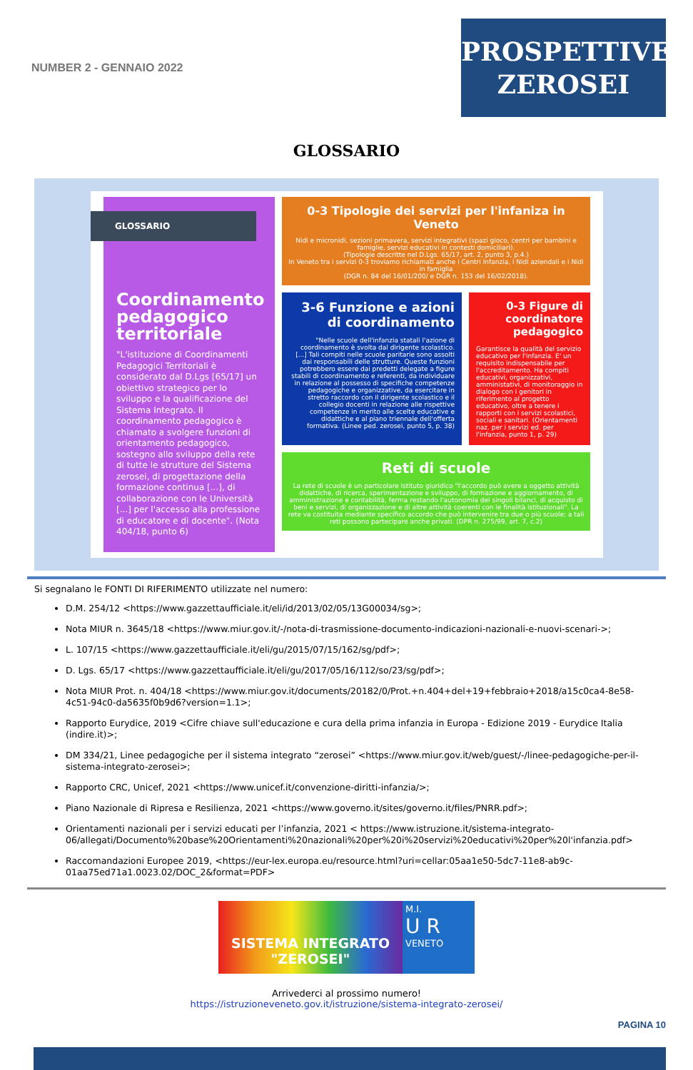NUMBER 2 - GENNAIO 2022
PROSPETTIVE
ZEROSEI
GLOSSARIO
GLOSSARIO
Coordinamento pedagogico territoriale
"L'istituzione di Coordinamenti Pedagogici Territoriali è considerato dal D.Lgs [65/17] un obiettivo strategico per lo sviluppo e la qualificazione del Sistema Integrato. Il coordinamento pedagogico è chiamato a svolgere funzioni di orientamento pedagogico, sostegno allo sviluppo della rete di tutte le strutture del Sistema zerosei, di progettazione della formazione continua [...], di collaborazione con le Università [...] per l'accesso alla professione di educatore e di docente". (Nota 404/18, punto 6)
0-3 Tipologie dei servizi per l'infaniza in Veneto
Nidi e micronidi, sezioni primavera, servizi integrativi (spazi gioco, centri per bambini e famiglie, servizi educativi in contesti domiciliari).
(Tipologie descritte nel D.Lgs. 65/17, art. 2, punto 3, p.4.)
In Veneto tra i servizi 0-3 troviamo richiamati anche i Centri Infanzia, i Nidi aziendali e i Nidi in famiglia
(DGR n. 84 del 16/01/200/ e DGR n. 153 del 16/02/2018).
3-6 Funzione e azioni di coordinamento
"Nelle scuole dell'infanzia statali l'azione di coordinamento è svolta dal dirigente scolastico. [...] Tali compiti nelle scuole paritarie sono assolti dai responsabili delle strutture. Queste funzioni potrebbero essere dai predetti delegate a figure stabili di coordinamento e referenti, da individuare in relazione al possesso di specifiche competenze pedagogiche e organizzative, da esercitare in stretto raccordo con il dirigente scolastico e il collegio docenti in relazione alle rispettive competenze in merito alle scelte educative e didattiche e al piano triennale dell'offerta formativa. (Linee ped. zerosei, punto 5, p. 38)
0-3 Figure di coordinatore pedagogico
Garantisce la qualità del servizio educativo per l'infanzia. E' un requisito indispensabile per l'accreditamento. Ha compiti educativi, organizzativi, amministativi, di monitoraggio in dialogo con i genitori in riferimento al progetto educativo, oltre a tenere i rapporti con i servizi scolastici, sociali e sanitari. (Orientamenti naz. per i servizi ed. per l'infanzia, punto 1, p. 29)
Reti di scuole
La rete di scuole è un particolare istituto giuridico "l'accordo può avere a oggetto attività didattiche, di ricerca, sperimentazione e sviluppo, di formazione e aggiornamento, di amministrazione e contabilità, ferma restando l'autonomia dei singoli bilanci, di acquisto di beni e servizi, di organizzazione e di altre attività coerenti con le finalità istituzionali". La rete va costituita mediante specifico accordo che può intervenire tra due o più scuole; a tali reti possono partecipare anche privati. (DPR n. 275/99, art. 7, c.2)
Si segnalano le FONTI DI RIFERIMENTO utilizzate nel numero:
D.M. 254/12 <https://www.gazzettaufficiale.it/eli/id/2013/02/05/13G00034/sg>;
Nota MIUR n. 3645/18 <https://www.miur.gov.it/-/nota-di-trasmissione-documento-indicazioni-nazionali-e-nuovi-scenari->;
L. 107/15 <https://www.gazzettaufficiale.it/eli/gu/2015/07/15/162/sg/pdf>;
D. Lgs. 65/17 <https://www.gazzettaufficiale.it/eli/gu/2017/05/16/112/so/23/sg/pdf>;
Nota MIUR Prot. n. 404/18 <https://www.miur.gov.it/documents/20182/0/Prot.+n.404+del+19+febbraio+2018/a15c0ca4-8e58-4c51-94c0-da5635f0b9d6?version=1.1>;
Rapporto Eurydice, 2019 <Cifre chiave sull'educazione e cura della prima infanzia in Europa - Edizione 2019 - Eurydice Italia (indire.it)>;
DM 334/21, Linee pedagogiche per il sistema integrato “zerosei” <https://www.miur.gov.it/web/guest/-/linee-pedagogiche-per-il-sistema-integrato-zerosei>;
Rapporto CRC, Unicef, 2021 <https://www.unicef.it/convenzione-diritti-infanzia/>;
Piano Nazionale di Ripresa e Resilienza, 2021 <https://www.governo.it/sites/governo.it/files/PNRR.pdf>;
Orientamenti nazionali per i servizi educati per l’infanzia, 2021 < https://www.istruzione.it/sistema-integrato-06/allegati/Documento%20base%20Orientamenti%20nazionali%20per%20i%20servizi%20educativi%20per%20l'infanzia.pdf>
Raccomandazioni Europee 2019, <https://eur-lex.europa.eu/resource.html?uri=cellar:05aa1e50-5dc7-11e8-ab9c-01aa75ed71a1.0023.02/DOC_2&format=PDF>
SISTEMA INTEGRATO
"ZEROSEI"
M.I.
U R
VENETO
Arrivederci al prossimo numero!
https://istruzioneveneto.gov.it/istruzione/sistema-integrato-zerosei/
PAGINA 10